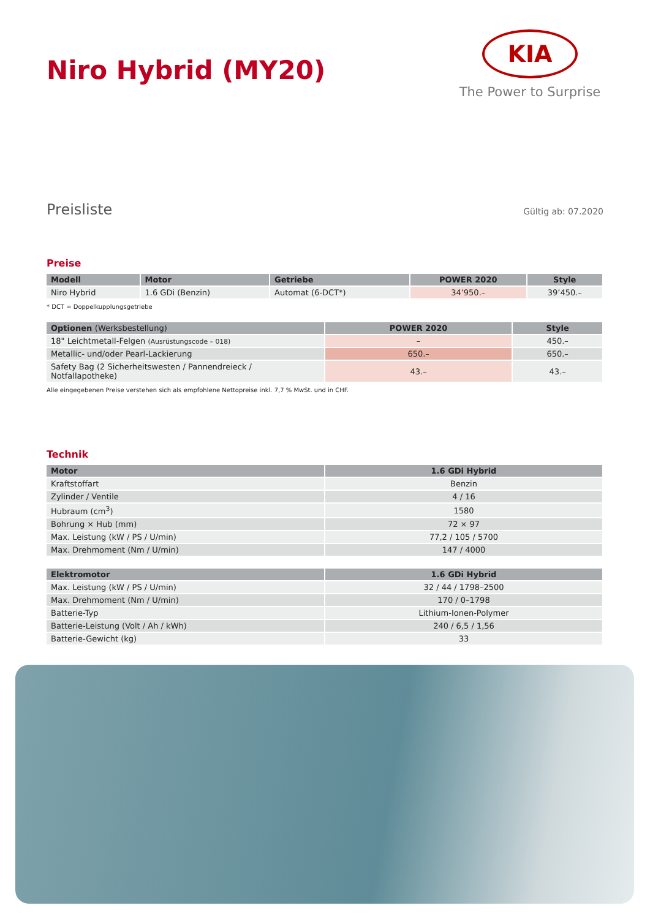Niro Hybrid (MY20)
KIA
The Power to Surprise
Preisliste Gültig ab: 07.2020
Preise
| Modell | Motor | Getriebe | POWER 2020 | Style |
| --- | --- | --- | --- | --- |
| Niro Hybrid | 1.6 GDi (Benzin) | Automat (6-DCT*) | 34’950.– | 39’450.– |
* DCT = Doppelkupplungsgetriebe
| Optionen (Werksbestellung) | POWER 2020 | Style |
| --- | --- | --- |
| 18" Leichtmetall-Felgen (Ausrüstungscode – 018) | – | 450.– |
| Metallic- und/oder Pearl-Lackierung | 650.– | 650.– |
| Safety Bag (2 Sicherheitswesten / Pannendreieck / Notfallapotheke) | 43.– | 43.– |
Alle eingegebenen Preise verstehen sich als empfohlene Nettopreise inkl. 7,7 % MwSt. und in CHF.
Technik
| Motor | 1.6 GDi Hybrid |
| --- | --- |
| Kraftstoffart | Benzin |
| Zylinder / Ventile | 4 / 16 |
| Hubraum (cm<sup>3</sup>) | 1580 |
| Bohrung × Hub (mm) | 72 × 97 |
| Max. Leistung (kW / PS / U/min) | 77,2 / 105 / 5700 |
| Max. Drehmoment (Nm / U/min) | 147 / 4000 |
| Elektromotor | 1.6 GDi Hybrid |
| --- | --- |
| Max. Leistung (kW / PS / U/min) | 32 / 44 / 1798–2500 |
| Max. Drehmoment (Nm / U/min) | 170 / 0–1798 |
| Batterie-Typ | Lithium-Ionen-Polymer |
| Batterie-Leistung (Volt / Ah / kWh) | 240 / 6,5 / 1,56 |
| Batterie-Gewicht (kg) | 33 |